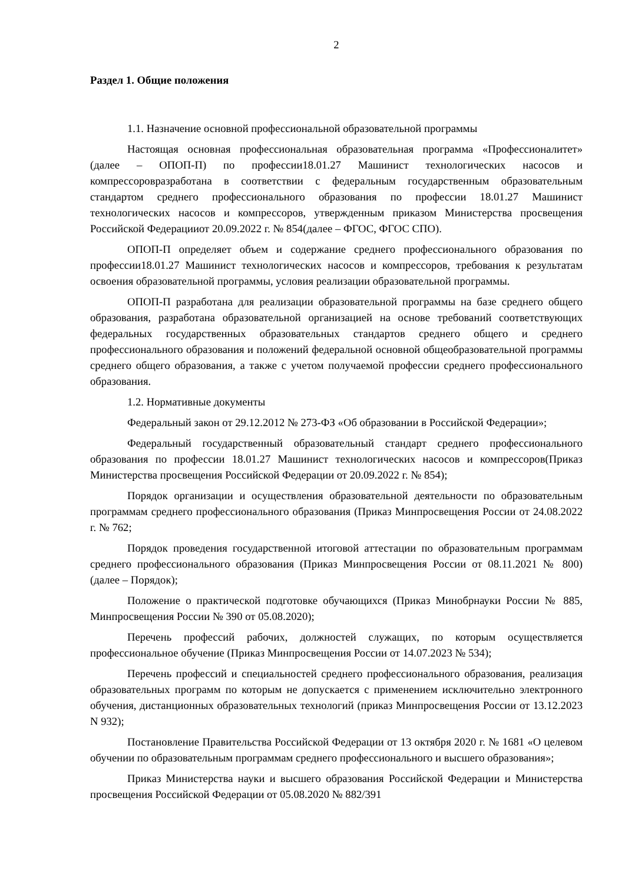2
Раздел 1. Общие положения
1.1. Назначение основной профессиональной образовательной программы
Настоящая основная профессиональная образовательная программа «Профессионалитет» (далее – ОПОП-П) по профессии18.01.27 Машинист технологических насосов и компрессоровразработана в соответствии с федеральным государственным образовательным стандартом среднего профессионального образования по профессии 18.01.27 Машинист технологических насосов и компрессоров, утвержденным приказом Министерства просвещения Российской Федерацииот 20.09.2022 г. № 854(далее – ФГОС, ФГОС СПО).
ОПОП-П определяет объем и содержание среднего профессионального образования по профессии18.01.27 Машинист технологических насосов и компрессоров, требования к результатам освоения образовательной программы, условия реализации образовательной программы.
ОПОП-П разработана для реализации образовательной программы на базе среднего общего образования, разработана образовательной организацией на основе требований соответствующих федеральных государственных образовательных стандартов среднего общего и среднего профессионального образования и положений федеральной основной общеобразовательной программы среднего общего образования, а также с учетом получаемой профессии среднего профессионального образования.
1.2. Нормативные документы
Федеральный закон от 29.12.2012 № 273-ФЗ «Об образовании в Российской Федерации»;
Федеральный государственный образовательный стандарт среднего профессионального образования по профессии 18.01.27 Машинист технологических насосов и компрессоров(Приказ Министерства просвещения Российской Федерации от 20.09.2022 г. № 854);
Порядок организации и осуществления образовательной деятельности по образовательным программам среднего профессионального образования (Приказ Минпросвещения России от 24.08.2022 г. № 762;
Порядок проведения государственной итоговой аттестации по образовательным программам среднего профессионального образования (Приказ Минпросвещения России от 08.11.2021 № 800) (далее – Порядок);
Положение о практической подготовке обучающихся (Приказ Минобрнауки России № 885, Минпросвещения России № 390 от 05.08.2020);
Перечень профессий рабочих, должностей служащих, по которым осуществляется профессиональное обучение (Приказ Минпросвещения России от 14.07.2023 № 534);
Перечень профессий и специальностей среднего профессионального образования, реализация образовательных программ по которым не допускается с применением исключительно электронного обучения, дистанционных образовательных технологий (приказ Минпросвещения России от 13.12.2023 N 932);
Постановление Правительства Российской Федерации от 13 октября 2020 г. № 1681 «О целевом обучении по образовательным программам среднего профессионального и высшего образования»;
Приказ Министерства науки и высшего образования Российской Федерации и Министерства просвещения Российской Федерации от 05.08.2020 № 882/391